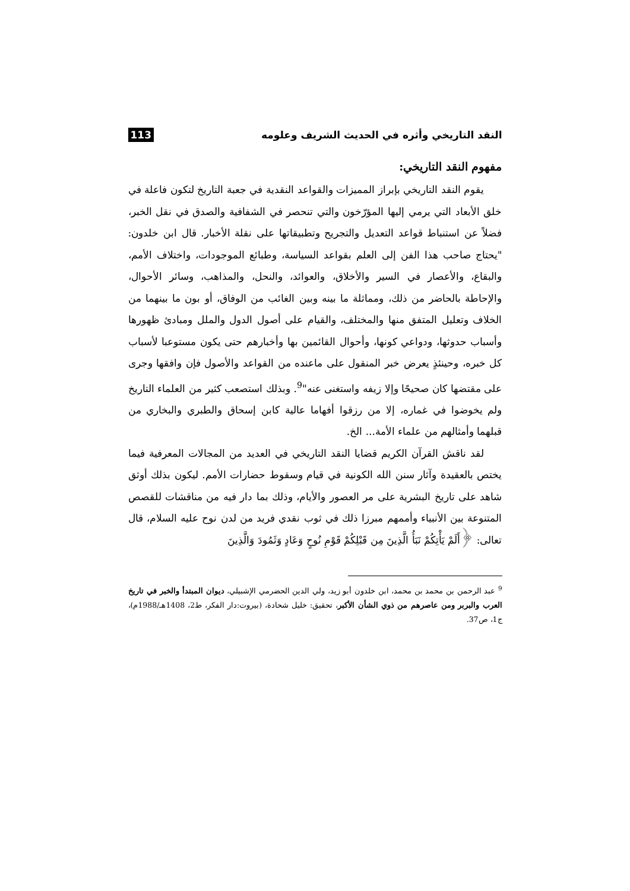النقد التاريخي وأثره في الحديث الشريف وعلومه 113
مفهوم النقد التاريخي:
يقوم النقد التاريخي بإبراز المميزات والقواعد النقدية في جعبة التاريخ لتكون فاعلة في خلق الأبعاد التي يرمي إليها المؤرّخون والتي تنحصر في الشفافية والصدق في نقل الخبر، فضلاً عن استنباط قواعد التعديل والتجريح وتطبيقاتها على نقلة الأخبار. قال ابن خلدون: "يحتاج صاحب هذا الفن إلى العلم بقواعد السياسة، وطبائع الموجودات، واختلاف الأمم، والبقاع، والأعصار في السير والأخلاق، والعوائد، والنحل، والمذاهب، وسائر الأحوال، والإحاطة بالحاضر من ذلك، ومماثلة ما بينه وبين الغائب من الوفاق، أو بون ما بينهما من الخلاف وتعليل المتفق منها والمختلف، والقيام على أصول الدول والملل ومبادئ ظهورها وأسباب حدوثها، ودواعي كونها، وأحوال القائمين بها وأخبارهم حتى يكون مستوعبا لأسباب كل خبره، وحينئذٍ يعرض خبر المنقول على ماعنده من القواعد والأصول فإن وافقها وجرى على مقتضها كان صحيحًا وإلا زيفه واستغنى عنه"<sup>9</sup>. وبذلك استصعب كثير من العلماء التاريخ ولم يخوضوا في غماره، إلا من رزقوا أفهاما عالية كابن إسحاق والطبري والبخاري من قبلهما وأمثالهم من علماء الأمة... الخ.
لقد ناقش القرآن الكريم قضايا النقد التاريخي في العديد من المجالات المعرفية فيما يختص بالعقيدة وآثار سنن الله الكونية في قيام وسقوط حضارات الأمم. ليكون بذلك أوثق شاهد على تاريخ البشرية على مر العصور والأيام، وذلك بما دار فيه من مناقشات للقصص المتنوعة بين الأنبياء وأممهم مبرزا ذلك في ثوب نقدي فريد من لدن نوح عليه السلام، قال تعالى: ﴿أَلَمْ يَأْتِكُمْ نَبَأُ الَّذِينَ مِن قَبْلِكُمْ قَوْمِ نُوحٍ وَعَادٍ وَثَمُودَ وَالَّذِينَ
<sup>9</sup> عبد الرحمن بن محمد بن محمد، ابن خلدون أبو زيد، ولي الدين الحضرمي الإشبيلي، ديوان المبتدأ والخبر في تاريخ العرب والبربر ومن عاصرهم من ذوي الشأن الأكبر، تحقيق: خليل شحادة، (بيروت:دار الفكر، ط2، 1408هـ/1988م)، ج1، ص37.